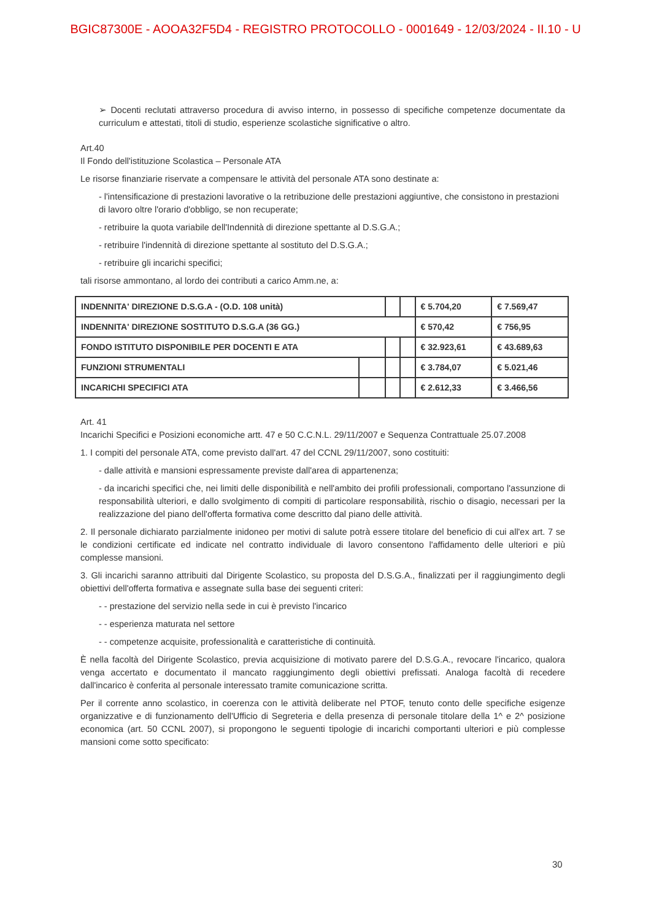BGIC87300E - AOOA32F5D4 - REGISTRO PROTOCOLLO - 0001649 - 12/03/2024 - II.10 - U
➢ Docenti reclutati attraverso procedura di avviso interno, in possesso di specifiche competenze documentate da curriculum e attestati, titoli di studio, esperienze scolastiche significative o altro.
Art.40
Il Fondo dell'istituzione Scolastica – Personale ATA
Le risorse finanziarie riservate a compensare le attività del personale ATA sono destinate a:
- l'intensificazione di prestazioni lavorative o la retribuzione delle prestazioni aggiuntive, che consistono in prestazioni di lavoro oltre l'orario d'obbligo, se non recuperate;
- retribuire la quota variabile dell'Indennità di direzione spettante al D.S.G.A.;
- retribuire l'indennità di direzione spettante al sostituto del D.S.G.A.;
- retribuire gli incarichi specifici;
tali risorse ammontano, al lordo dei contributi a carico Amm.ne, a:
| INDENNITA' DIREZIONE D.S.G.A - (O.D. 108 unità) | | | | € 5.704,20 | € 7.569,47 |
| INDENNITA' DIREZIONE SOSTITUTO D.S.G.A (36 GG.) | | | | € 570,42 | € 756,95 |
| FONDO ISTITUTO DISPONIBILE PER DOCENTI E ATA | | | | € 32.923,61 | € 43.689,63 |
| FUNZIONI STRUMENTALI | | | | € 3.784,07 | € 5.021,46 |
| INCARICHI SPECIFICI ATA | | | | € 2.612,33 | € 3.466,56 |
Art. 41
Incarichi Specifici e Posizioni economiche artt. 47 e 50 C.C.N.L. 29/11/2007 e Sequenza Contrattuale 25.07.2008
1. I compiti del personale ATA, come previsto dall'art. 47 del CCNL 29/11/2007, sono costituiti:
- dalle attività e mansioni espressamente previste dall'area di appartenenza;
- da incarichi specifici che, nei limiti delle disponibilità e nell'ambito dei profili professionali, comportano l'assunzione di responsabilità ulteriori, e dallo svolgimento di compiti di particolare responsabilità, rischio o disagio, necessari per la realizzazione del piano dell'offerta formativa come descritto dal piano delle attività.
2. Il personale dichiarato parzialmente inidoneo per motivi di salute potrà essere titolare del beneficio di cui all'ex art. 7 se le condizioni certificate ed indicate nel contratto individuale di lavoro consentono l'affidamento delle ulteriori e più complesse mansioni.
3. Gli incarichi saranno attribuiti dal Dirigente Scolastico, su proposta del D.S.G.A., finalizzati per il raggiungimento degli obiettivi dell'offerta formativa e assegnate sulla base dei seguenti criteri:
- - prestazione del servizio nella sede in cui è previsto l'incarico
- - esperienza maturata nel settore
- - competenze acquisite, professionalità e caratteristiche di continuità.
È nella facoltà del Dirigente Scolastico, previa acquisizione di motivato parere del D.S.G.A., revocare l'incarico, qualora venga accertato e documentato il mancato raggiungimento degli obiettivi prefissati. Analoga facoltà di recedere dall'incarico è conferita al personale interessato tramite comunicazione scritta.
Per il corrente anno scolastico, in coerenza con le attività deliberate nel PTOF, tenuto conto delle specifiche esigenze organizzative e di funzionamento dell'Ufficio di Segreteria e della presenza di personale titolare della 1^ e 2^ posizione economica (art. 50 CCNL 2007), si propongono le seguenti tipologie di incarichi comportanti ulteriori e più complesse mansioni come sotto specificato:
30